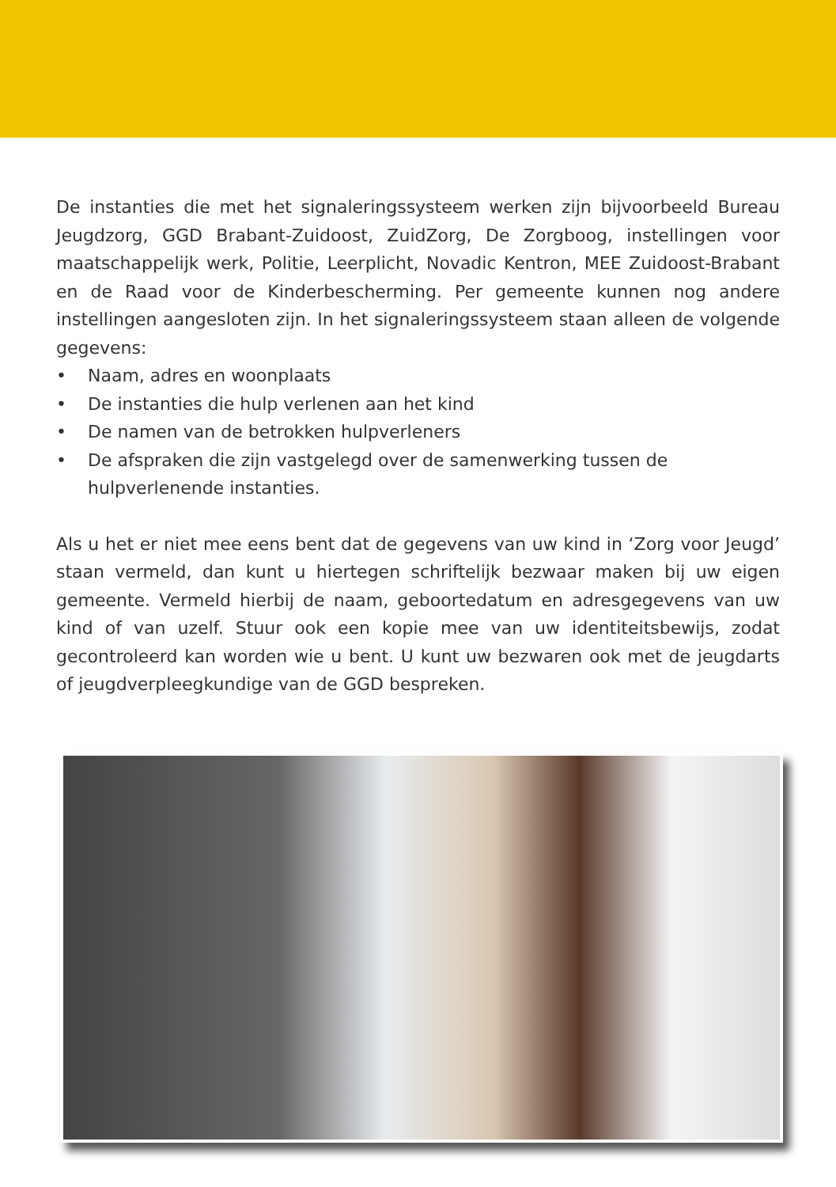De instanties die met het signaleringssysteem werken zijn bijvoorbeeld Bureau Jeugdzorg, GGD Brabant-Zuidoost, ZuidZorg, De Zorgboog, instellingen voor maatschappelijk werk, Politie, Leerplicht, Novadic Kentron, MEE Zuidoost-Brabant en de Raad voor de Kinderbescherming. Per gemeente kunnen nog andere instellingen aangesloten zijn. In het signaleringssysteem staan alleen de volgende gegevens:
• Naam, adres en woonplaats
• De instanties die hulp verlenen aan het kind
• De namen van de betrokken hulpverleners
• De afspraken die zijn vastgelegd over de samenwerking tussen de hulpverlenende instanties.
Als u het er niet mee eens bent dat de gegevens van uw kind in ‘Zorg voor Jeugd’ staan vermeld, dan kunt u hiertegen schriftelijk bezwaar maken bij uw eigen gemeente. Vermeld hierbij de naam, geboortedatum en adresgegevens van uw kind of van uzelf. Stuur ook een kopie mee van uw identiteitsbewijs, zodat gecontroleerd kan worden wie u bent. U kunt uw bezwaren ook met de jeugdarts of jeugdverpleegkundige van de GGD bespreken.